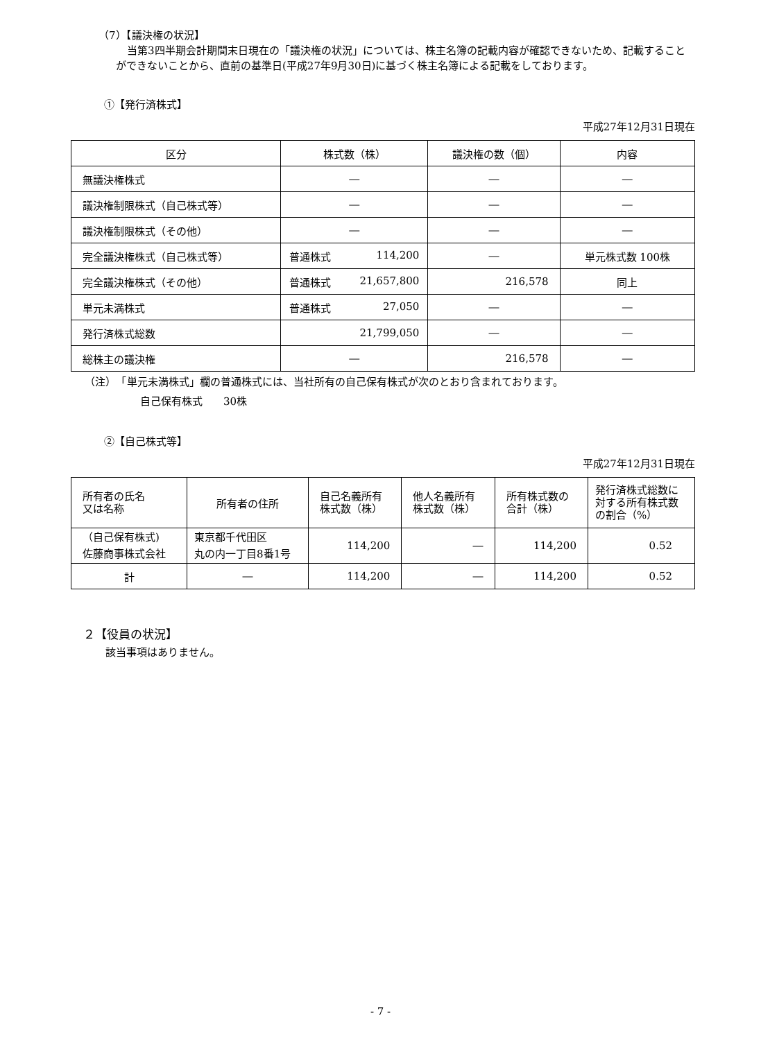（7）【議決権の状況】
当第3四半期会計期間末日現在の「議決権の状況」については、株主名簿の記載内容が確認できないため、記載することができないことから、直前の基準日(平成27年9月30日)に基づく株主名簿による記載をしております。
①【発行済株式】
平成27年12月31日現在
| 区分 | 株式数（株） | 議決権の数（個） | 内容 |
| --- | --- | --- | --- |
| 無議決権株式 | ― | ― | ― |
| 議決権制限株式（自己株式等） | ― | ― | ― |
| 議決権制限株式（その他） | ― | ― | ― |
| 完全議決権株式（自己株式等） | 普通株式 114,200 | ― | 単元株式数 100株 |
| 完全議決権株式（その他） | 普通株式 21,657,800 | 216,578 | 同上 |
| 単元未満株式 | 普通株式 27,050 | ― | ― |
| 発行済株式総数 | 21,799,050 | ― | ― |
| 総株主の議決権 | ― | 216,578 | ― |
（注）　「単元未満株式」欄の普通株式には、当社所有の自己保有株式が次のとおり含まれております。
自己保有株式　　30株
②【自己株式等】
平成27年12月31日現在
| 所有者の氏名 又は名称 | 所有者の住所 | 自己名義所有 株式数（株） | 他人名義所有 株式数（株） | 所有株式数の 合計（株） | 発行済株式総数に 対する所有株式数 の割合（%） |
| （自己保有株式) 佐藤商事株式会社 | 東京都千代田区 丸の内一丁目8番1号 | 114,200 | ― | 114,200 | 0.52 |
| 計 | ― | 114,200 | ― | 114,200 | 0.52 |
２【役員の状況】
該当事項はありません。
- 7 -